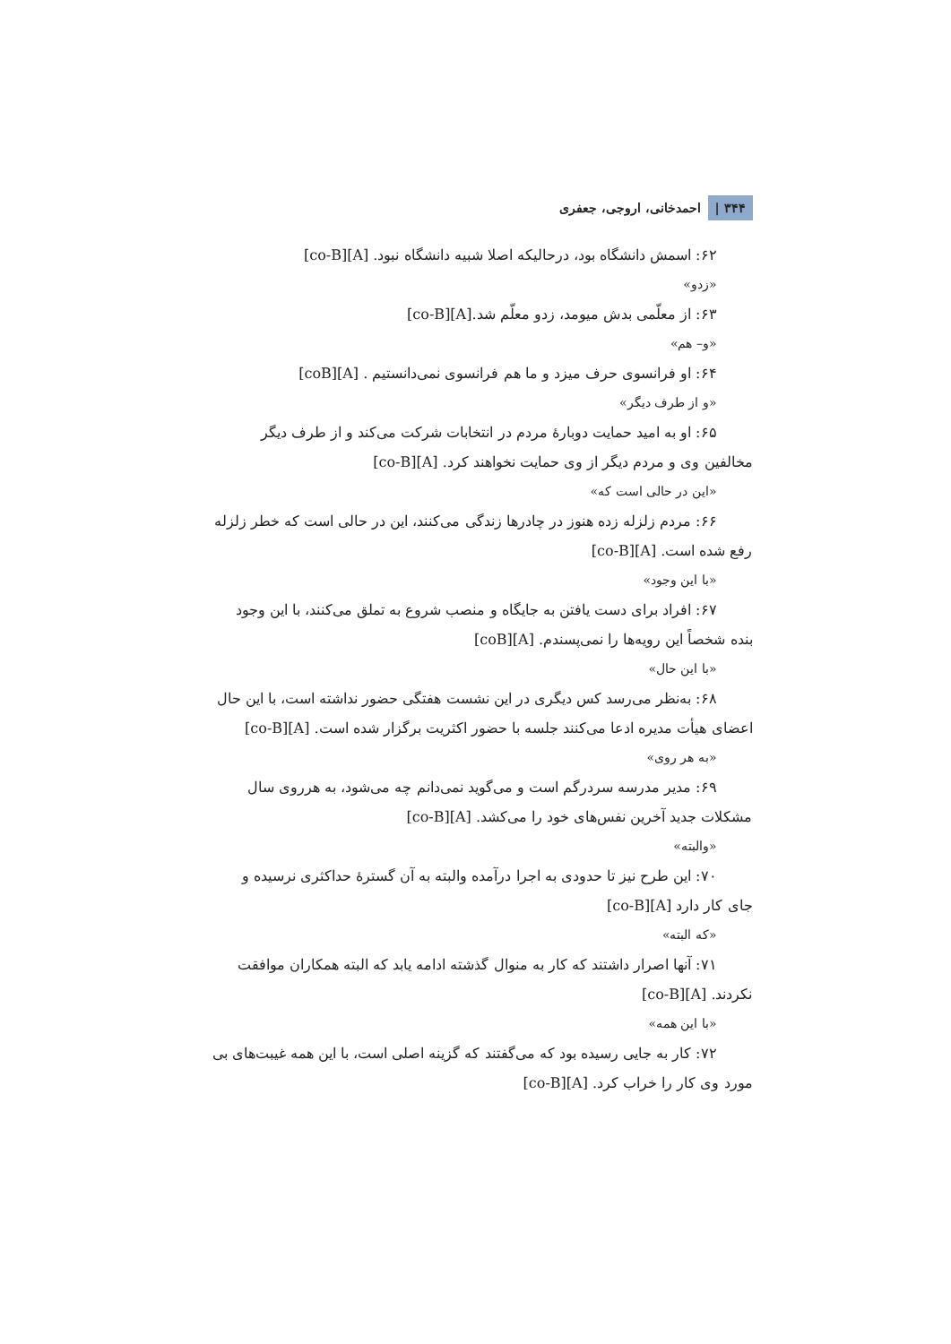۳۴۴ | احمدخانی، اروجی، جعفری
۶۲: اسمش دانشگاه بود، درحالیکه اصلا شبیه دانشگاه نبود. [A][co-B]
«زدو»
۶۳: از معلّمی بدش میومد، زدو معلّم شد.[A][co-B]
«و– هم»
۶۴: او فرانسوی حرف میزد و ما هم فرانسوی نمی‌دانستیم . [A][coB]
«و از طرف دیگر»
۶۵: او به امید حمایت دوبارهٔ مردم در انتخابات شرکت می‌کند و از طرف دیگر
مخالفین وی و مردم دیگر از وی حمایت نخواهند کرد. [A][co-B]
«این در حالی است که»
۶۶: مردم زلزله زده هنوز در چادرها زندگی می‌کنند، این در حالی است که خطر زلزله
رفع شده است. [A][co-B]
«با این وجود»
۶۷: افراد برای دست یافتن به جایگاه و منصب شروع به تملق می‌کنند، با این وجود
بنده شخصاً این رویه‌ها را نمی‌پسندم. [A][coB]
«با این حال»
۶۸: به‌نظر می‌رسد کس دیگری در این نشست هفتگی حضور نداشته است، با این حال
اعضای هیأت مدیره ادعا می‌کنند جلسه با حضور اکثریت برگزار شده است. [A][co-B]
«به هر روی»
۶۹: مدیر مدرسه سردرگم است و می‌گوید نمی‌دانم چه می‌شود، به هرروی سال
مشکلات جدید آخرین نفس‌های خود را می‌کشد. [A][co-B]
«والبته»
۷۰: این طرح نیز تا حدودی به اجرا درآمده والبته به آن گسترهٔ حداکثری نرسیده و
جای کار دارد [A][co-B]
«که البته»
۷۱: آنها اصرار داشتند که کار به منوال گذشته ادامه یابد که البته همکاران موافقت
نکردند. [A][co-B]
«با این همه»
۷۲: کار به جایی رسیده بود که می‌گفتند که گزینه اصلی است، با این همه غیبت‌های بی
مورد وی کار را خراب کرد. [A][co-B]